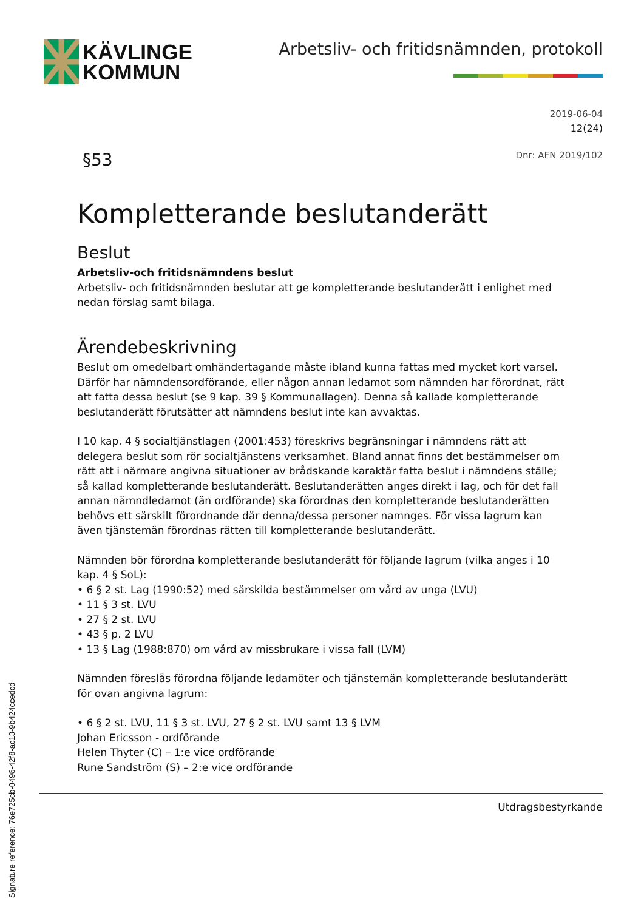KÄVLINGE
KOMMUN
Arbetsliv- och fritidsnämnden, protokoll
2019-06-04
12(24)
§53
Dnr: AFN 2019/102
Kompletterande beslutanderätt
Beslut
Arbetsliv-och fritidsnämndens beslut
Arbetsliv- och fritidsnämnden beslutar att ge kompletterande beslutanderätt i enlighet med nedan förslag samt bilaga.
Ärendebeskrivning
Beslut om omedelbart omhändertagande måste ibland kunna fattas med mycket kort varsel. Därför har nämndensordförande, eller någon annan ledamot som nämnden har förordnat, rätt att fatta dessa beslut (se 9 kap. 39 § Kommunallagen). Denna så kallade kompletterande beslutanderätt förutsätter att nämndens beslut inte kan avvaktas.
I 10 kap. 4 § socialtjänstlagen (2001:453) föreskrivs begränsningar i nämndens rätt att delegera beslut som rör socialtjänstens verksamhet. Bland annat finns det bestämmelser om rätt att i närmare angivna situationer av brådskande karaktär fatta beslut i nämndens ställe; så kallad kompletterande beslutanderätt. Beslutanderätten anges direkt i lag, och för det fall annan nämndledamot (än ordförande) ska förordnas den kompletterande beslutanderätten behövs ett särskilt förordnande där denna/dessa personer namnges. För vissa lagrum kan även tjänstemän förordnas rätten till kompletterande beslutanderätt.
Nämnden bör förordna kompletterande beslutanderätt för följande lagrum (vilka anges i 10 kap. 4 § SoL):
• 6 § 2 st. Lag (1990:52) med särskilda bestämmelser om vård av unga (LVU)
• 11 § 3 st. LVU
• 27 § 2 st. LVU
• 43 § p. 2 LVU
• 13 § Lag (1988:870) om vård av missbrukare i vissa fall (LVM)
Nämnden föreslås förordna följande ledamöter och tjänstemän kompletterande beslutanderätt för ovan angivna lagrum:
• 6 § 2 st. LVU, 11 § 3 st. LVU, 27 § 2 st. LVU samt 13 § LVM
Johan Ericsson - ordförande
Helen Thyter (C) – 1:e vice ordförande
Rune Sandström (S) – 2:e vice ordförande
Utdragsbestyrkande
Signature reference: 76e725cb-0496-42f8-ac13-9b424ccedcd